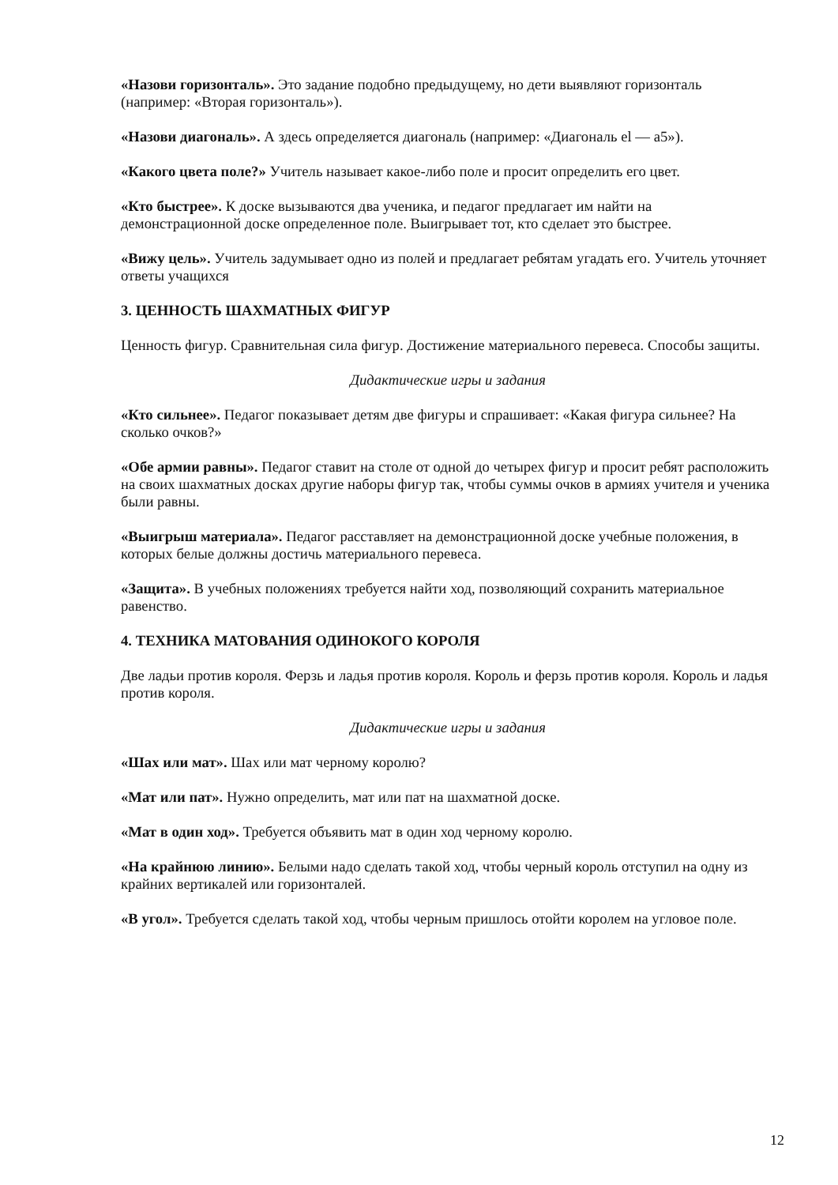«Назови горизонталь». Это задание подобно предыдущему, но дети выявляют горизонталь (например: «Вторая горизонталь»).
«Назови диагональ». А здесь определяется диагональ (например: «Диагональ el — а5»).
«Какого цвета поле?» Учитель называет какое-либо поле и просит определить его цвет.
«Кто быстрее». К доске вызываются два ученика, и педагог предлагает им найти на демонстрационной доске определенное поле. Выигрывает тот, кто сделает это быстрее.
«Вижу цель». Учитель задумывает одно из полей и предлагает ребятам угадать его. Учитель уточняет ответы учащихся
3. ЦЕННОСТЬ ШАХМАТНЫХ ФИГУР
Ценность фигур. Сравнительная сила фигур. Достижение материального перевеса. Способы защиты.
Дидактические игры и задания
«Кто сильнее». Педагог показывает детям две фигуры и спрашивает: «Какая фигура сильнее? На сколько очков?»
«Обе армии равны». Педагог ставит на столе от одной до четырех фигур и просит ребят расположить на своих шахматных досках другие наборы фигур так, чтобы суммы очков в армиях учителя и ученика были равны.
«Выигрыш материала». Педагог расставляет на демонстрационной доске учебные положения, в которых белые должны достичь материального перевеса.
«Защита». В учебных положениях требуется найти ход, позволяющий сохранить материальное равенство.
4. ТЕХНИКА МАТОВАНИЯ ОДИНОКОГО КОРОЛЯ
Две ладьи против короля. Ферзь и ладья против короля. Король и ферзь против короля. Король и ладья против короля.
Дидактические игры и задания
«Шах или мат». Шах или мат черному королю?
«Мат или пат». Нужно определить, мат или пат на шахматной доске.
«Мат в один ход». Требуется объявить мат в один ход черному королю.
«На крайнюю линию». Белыми надо сделать такой ход, чтобы черный король отступил на одну из крайних вертикалей или горизонталей.
«В угол». Требуется сделать такой ход, чтобы черным пришлось отойти королем на угловое поле.
12